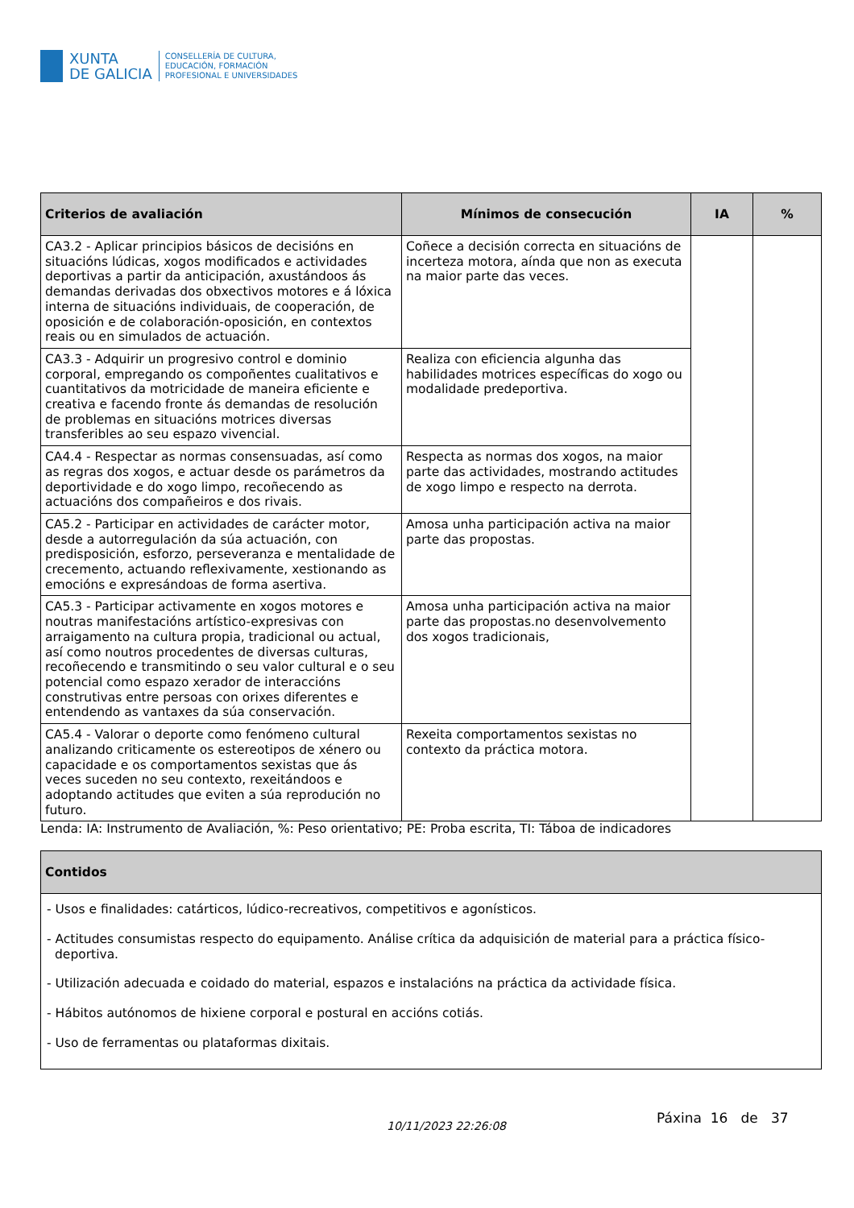XUNTA
DE GALICIA
CONSELLERÍA DE CULTURA,
EDUCACIÓN, FORMACIÓN
PROFESIONAL E UNIVERSIDADES
| Criterios de avaliación | Mínimos de consecución | IA | % |
| --- | --- | --- | --- |
| CA3.2 - Aplicar principios básicos de decisións en situacións lúdicas, xogos modificados e actividades deportivas a partir da anticipación, axustándoos ás demandas derivadas dos obxectivos motores e á lóxica interna de situacións individuais, de cooperación, de oposición e de colaboración-oposición, en contextos reais ou en simulados de actuación. | Coñece a decisión correcta en situacións de incerteza motora, aínda que non as executa na maior parte das veces. | | |
| CA3.3 - Adquirir un progresivo control e dominio corporal, empregando os compoñentes cualitativos e cuantitativos da motricidade de maneira eficiente e creativa e facendo fronte ás demandas de resolución de problemas en situacións motrices diversas transferibles ao seu espazo vivencial. | Realiza con eficiencia algunha das habilidades motrices específicas do xogo ou modalidade predeportiva. | | |
| CA4.4 - Respectar as normas consensuadas, así como as regras dos xogos, e actuar desde os parámetros da deportividade e do xogo limpo, recoñecendo as actuacións dos compañeiros e dos rivais. | Respecta as normas dos xogos, na maior parte das actividades, mostrando actitudes de xogo limpo e respecto na derrota. | | |
| CA5.2 - Participar en actividades de carácter motor, desde a autorregulación da súa actuación, con predisposición, esforzo, perseveranza e mentalidade de crecemento, actuando reflexivamente, xestionando as emocións e expresándoas de forma asertiva. | Amosa unha participación activa na maior parte das propostas. | | |
| CA5.3 - Participar activamente en xogos motores e noutras manifestacións artístico-expresivas con arraigamento na cultura propia, tradicional ou actual, así como noutros procedentes de diversas culturas, recoñecendo e transmitindo o seu valor cultural e o seu potencial como espazo xerador de interaccións construtivas entre persoas con orixes diferentes e entendendo as vantaxes da súa conservación. | Amosa unha participación activa na maior parte das propostas.no desenvolvemento dos xogos tradicionais, | | |
| CA5.4 - Valorar o deporte como fenómeno cultural analizando criticamente os estereotipos de xénero ou capacidade e os comportamentos sexistas que ás veces suceden no seu contexto, rexeitándoos e adoptando actitudes que eviten a súa reprodución no futuro. | Rexeita comportamentos sexistas no contexto da práctica motora. | | |
Lenda: IA: Instrumento de Avaliación, %: Peso orientativo; PE: Proba escrita, TI: Táboa de indicadores
| Contidos |
| --- |
| - Usos e finalidades: catárticos, lúdico-recreativos, competitivos e agonísticos. - Actitudes consumistas respecto do equipamento. Análise crítica da adquisición de material para a práctica físico-deportiva. - Utilización adecuada e coidado do material, espazos e instalacións na práctica da actividade física. - Hábitos autónomos de hixiene corporal e postural en accións cotiás. - Uso de ferramentas ou plataformas dixitais. |
10/11/2023 22:26:08
Páxina 16 de 37